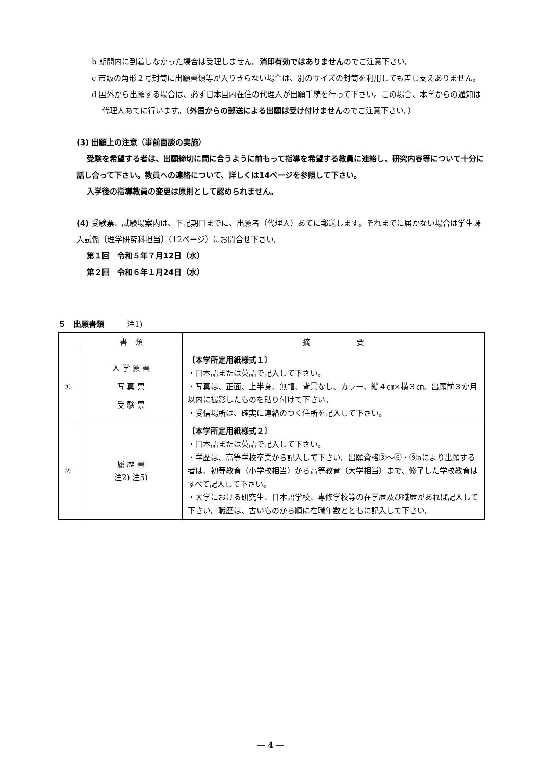b 期間内に到着しなかった場合は受理しません。消印有効ではありませんのでご注意下さい。
c 市販の角形２号封筒に出願書類等が入りきらない場合は、別のサイズの封筒を利用しても差し支えありません。
d 国外から出願する場合は、必ず日本国内在住の代理人が出願手続を行って下さい。この場合、本学からの通知は代理人あてに行います。（外国からの郵送による出願は受け付けませんのでご注意下さい。）
(3) 出願上の注意（事前面談の実施）
受験を希望する者は、出願締切に間に合うように前もって指導を希望する教員に連絡し、研究内容等について十分に話し合って下さい。教員への連絡について、詳しくは14ページを参照して下さい。
入学後の指導教員の変更は原則として認められません。
(4) 受験票、試験場案内は、下記期日までに、出願者（代理人）あてに郵送します。それまでに届かない場合は学生課入試係〔理学研究科担当〕（12ページ）にお問合せ下さい。
第１回　令和５年７月12日（水）
第２回　令和６年１月24日（水）
５　出願書類　　　注1)
| | 書 類 | 摘 要 |
| --- | --- | --- |
| ① | 入 学 願 書 写 真 票 受 験 票 | 〔本学所定用紙様式１〕 ・日本語または英語で記入して下さい。 ・写真は、正面、上半身、無帽、背景なし、カラー、縦４㎝×横３㎝、出願前３か月以内に撮影したものを貼り付けて下さい。 ・受信場所は、確実に連絡のつく住所を記入して下さい。 |
| ② | 履 歴 書 注2) 注5) | 〔本学所定用紙様式２〕 ・日本語または英語で記入して下さい。 ・学歴は、高等学校卒業から記入して下さい。出願資格③～⑥・⑨aにより出願する者は、初等教育（小学校相当）から高等教育（大学相当）まで、修了した学校教育はすべて記入して下さい。 ・大学における研究生、日本語学校、専修学校等の在学歴及び職歴があれば記入して下さい。職歴は、古いものから順に在職年数とともに記入して下さい。 |
― 4 ―